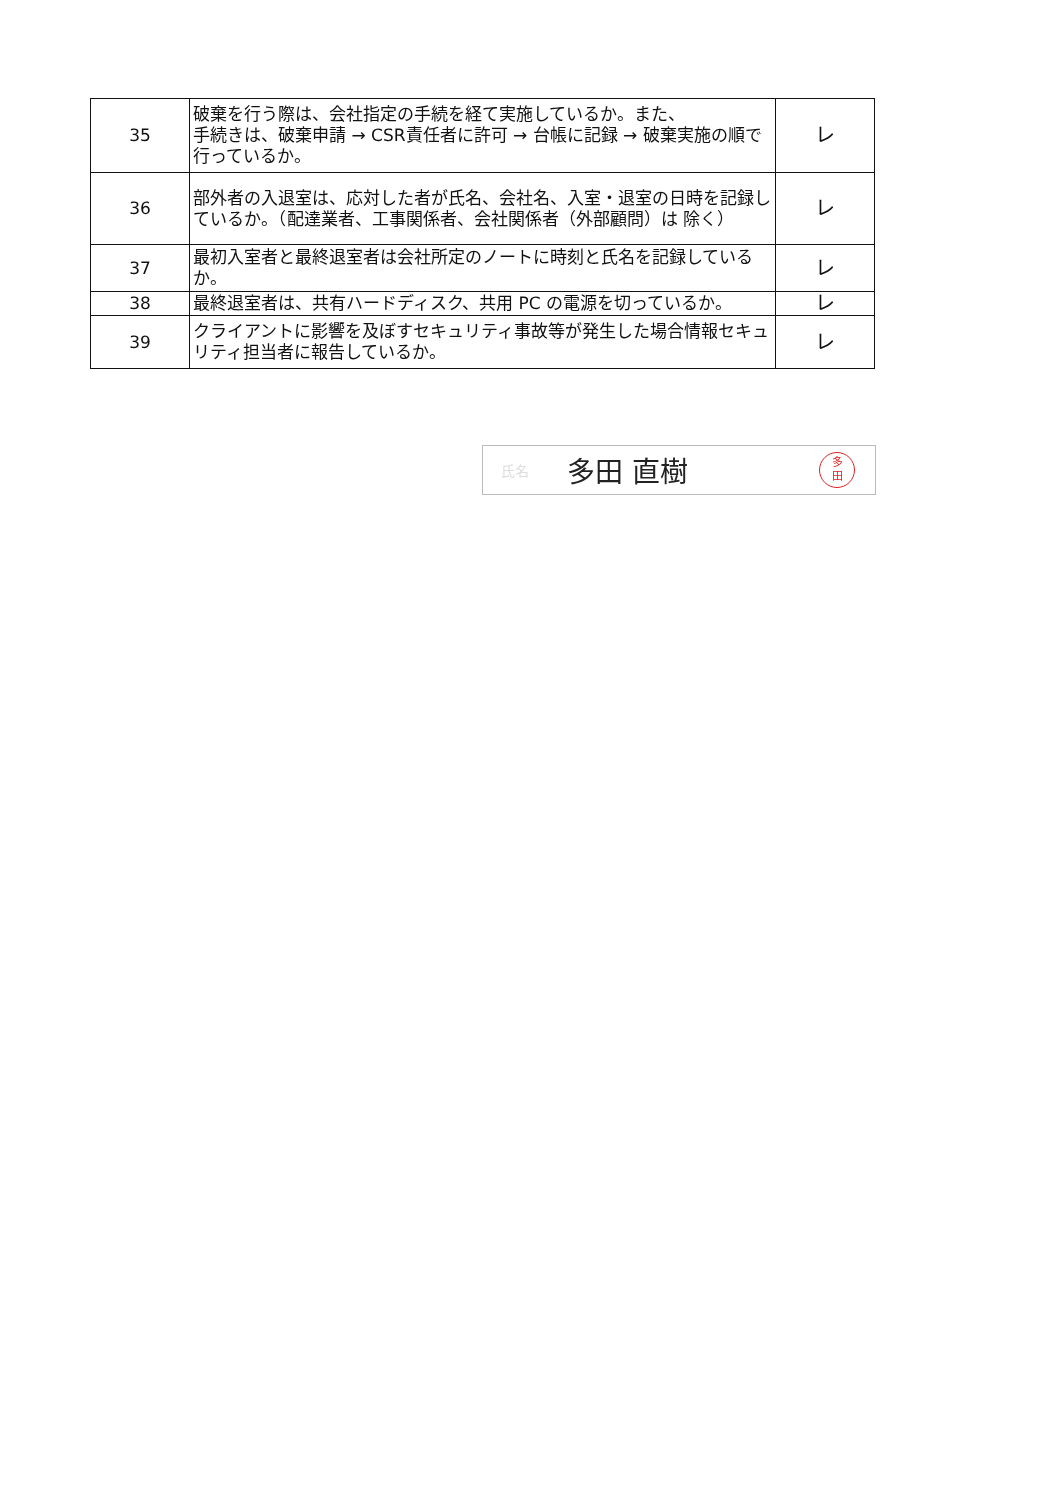| 35 | 破棄を行う際は、会社指定の手続を経て実施しているか。また、 手続きは、破棄申請 → CSR責任者に許可 → 台帳に記録 → 破棄実施の順で行っているか。 | レ |
| 36 | 部外者の入退室は、応対した者が氏名、会社名、入室・退室の日時を記録しているか。（配達業者、工事関係者、会社関係者（外部顧問）は 除く） | レ |
| 37 | 最初入室者と最終退室者は会社所定のノートに時刻と氏名を記録しているか。 | レ |
| 38 | 最終退室者は、共有ハードディスク、共用 PC の電源を切っているか。 | レ |
| 39 | クライアントに影響を及ぼすセキュリティ事故等が発生した場合情報セキュリティ担当者に報告しているか。 | レ |
氏名 多田 直樹
多
田